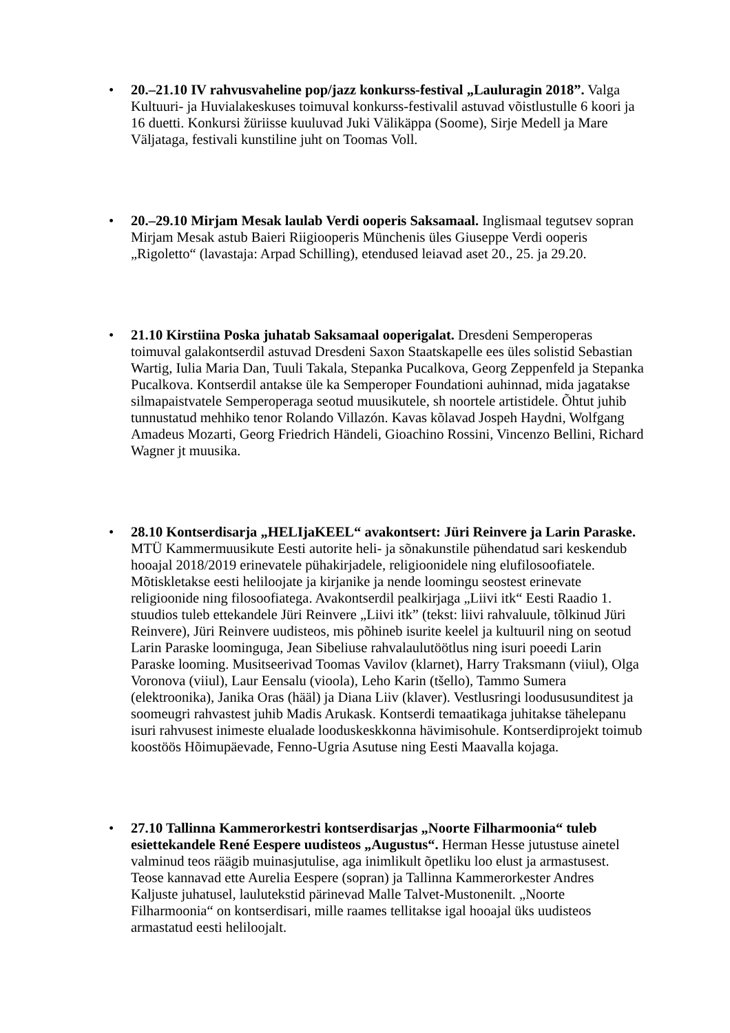•
20.–21.10 IV rahvusvaheline pop/jazz konkurss-festival „Lauluragin 2018”. Valga Kultuuri- ja Huvialakeskuses toimuval konkurss-festivalil astuvad võistlustulle 6 koori ja 16 duetti. Konkursi žüriisse kuuluvad Juki Välikäppa (Soome), Sirje Medell ja Mare Väljataga, festivali kunstiline juht on Toomas Voll.
•
20.–29.10 Mirjam Mesak laulab Verdi ooperis Saksamaal. Inglismaal tegutsev sopran Mirjam Mesak astub Baieri Riigiooperis Münchenis üles Giuseppe Verdi ooperis „Rigoletto“ (lavastaja: Arpad Schilling), etendused leiavad aset 20., 25. ja 29.20.
•
21.10 Kirstiina Poska juhatab Saksamaal ooperigalat. Dresdeni Semperoperas toimuval galakontserdil astuvad Dresdeni Saxon Staatskapelle ees üles solistid Sebastian Wartig, Iulia Maria Dan, Tuuli Takala, Stepanka Pucalkova, Georg Zeppenfeld ja Stepanka Pucalkova. Kontserdil antakse üle ka Semperoper Foundationi auhinnad, mida jagatakse silmapaistvatele Semperoperaga seotud muusikutele, sh noortele artistidele. Õhtut juhib tunnustatud mehhiko tenor Rolando Villazón. Kavas kõlavad Jospeh Haydni, Wolfgang Amadeus Mozarti, Georg Friedrich Händeli, Gioachino Rossini, Vincenzo Bellini, Richard Wagner jt muusika.
•
28.10 Kontserdisarja „HELIjaKEEL“ avakontsert: Jüri Reinvere ja Larin Paraske. MTÜ Kammermuusikute Eesti autorite heli- ja sõnakunstile pühendatud sari keskendub hooajal 2018/2019 erinevatele pühakirjadele, religioonidele ning elufilosoofiatele. Mõtiskletakse eesti heliloojate ja kirjanike ja nende loomingu seostest erinevate religioonide ning filosoofiatega. Avakontserdil pealkirjaga „Liivi itk“ Eesti Raadio 1. stuudios tuleb ettekandele Jüri Reinvere „Liivi itk” (tekst: liivi rahvaluule, tõlkinud Jüri Reinvere), Jüri Reinvere uudisteos, mis põhineb isurite keelel ja kultuuril ning on seotud Larin Paraske loominguga, Jean Sibeliuse rahvalaulutöötlus ning isuri poeedi Larin Paraske looming. Musitseerivad Toomas Vavilov (klarnet), Harry Traksmann (viiul), Olga Voronova (viiul), Laur Eensalu (vioola), Leho Karin (tšello), Tammo Sumera (elektroonika), Janika Oras (hääl) ja Diana Liiv (klaver). Vestlusringi loodususunditest ja soomeugri rahvastest juhib Madis Arukask. Kontserdi temaatikaga juhitakse tähelepanu isuri rahvusest inimeste elualade looduskeskkonna hävimisohule. Kontserdiprojekt toimub koostöös Hõimupäevade, Fenno-Ugria Asutuse ning Eesti Maavalla kojaga.
•
27.10 Tallinna Kammerorkestri kontserdisarjas „Noorte Filharmoonia“ tuleb esiettekandele René Eespere uudisteos „Augustus“. Herman Hesse jutustuse ainetel valminud teos räägib muinasjutulise, aga inimlikult õpetliku loo elust ja armastusest. Teose kannavad ette Aurelia Eespere (sopran) ja Tallinna Kammerorkester Andres Kaljuste juhatusel, laulutekstid pärinevad Malle Talvet-Mustonenilt. „Noorte Filharmoonia“ on kontserdisari, mille raames tellitakse igal hooajal üks uudisteos armastatud eesti heliloojalt.